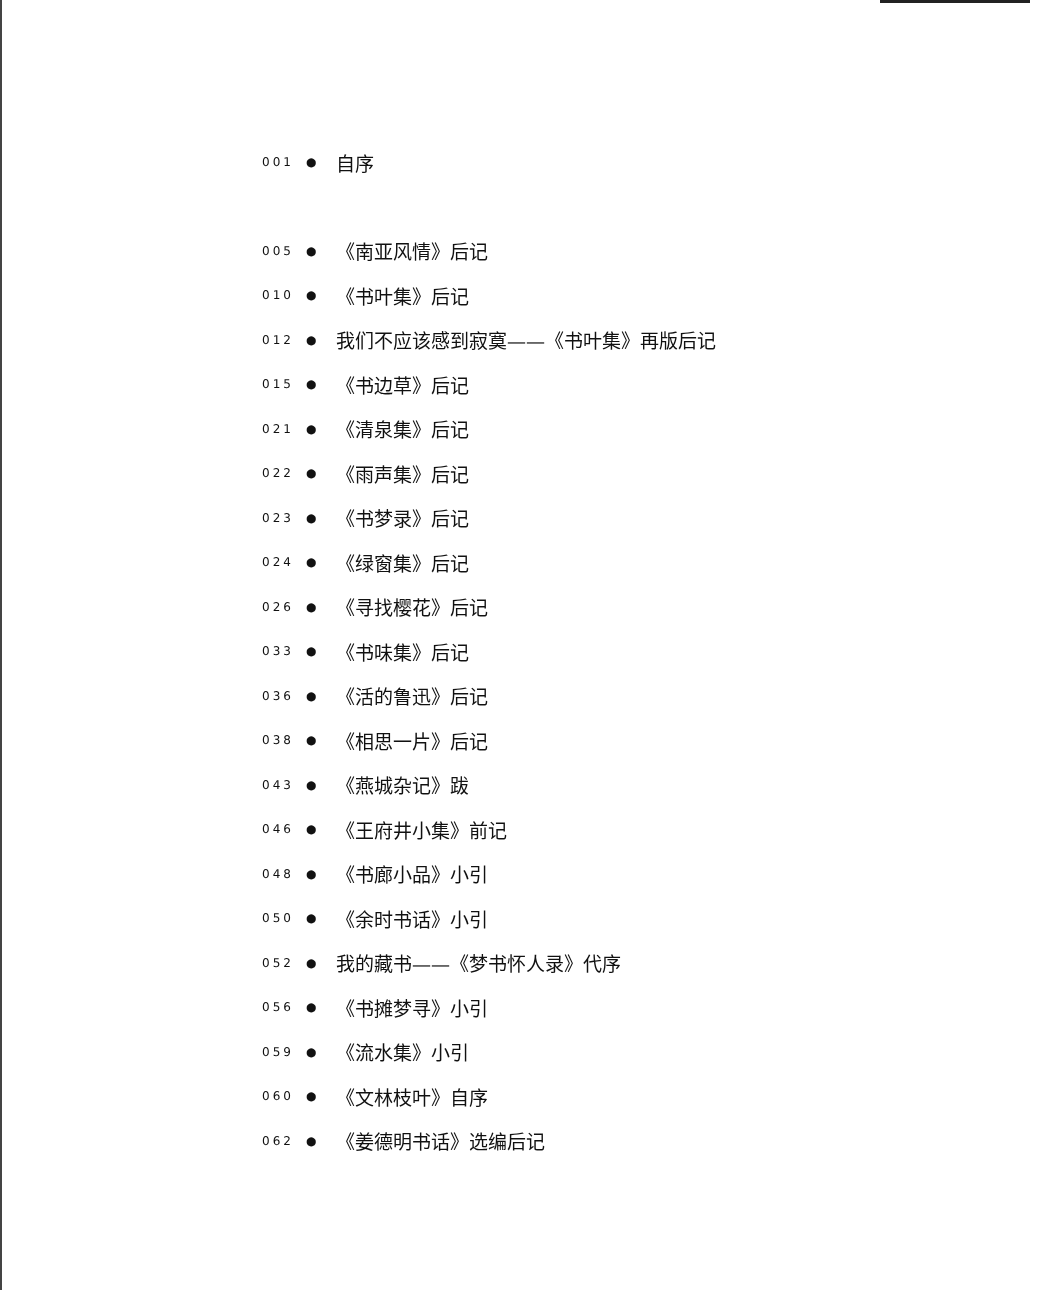001 ● 自序
005 ● 《南亚风情》后记
010 ● 《书叶集》后记
012 ● 我们不应该感到寂寞——《书叶集》再版后记
015 ● 《书边草》后记
021 ● 《清泉集》后记
022 ● 《雨声集》后记
023 ● 《书梦录》后记
024 ● 《绿窗集》后记
026 ● 《寻找樱花》后记
033 ● 《书味集》后记
036 ● 《活的鲁迅》后记
038 ● 《相思一片》后记
043 ● 《燕城杂记》跋
046 ● 《王府井小集》前记
048 ● 《书廊小品》小引
050 ● 《余时书话》小引
052 ● 我的藏书——《梦书怀人录》代序
056 ● 《书摊梦寻》小引
059 ● 《流水集》小引
060 ● 《文林枝叶》自序
062 ● 《姜德明书话》选编后记